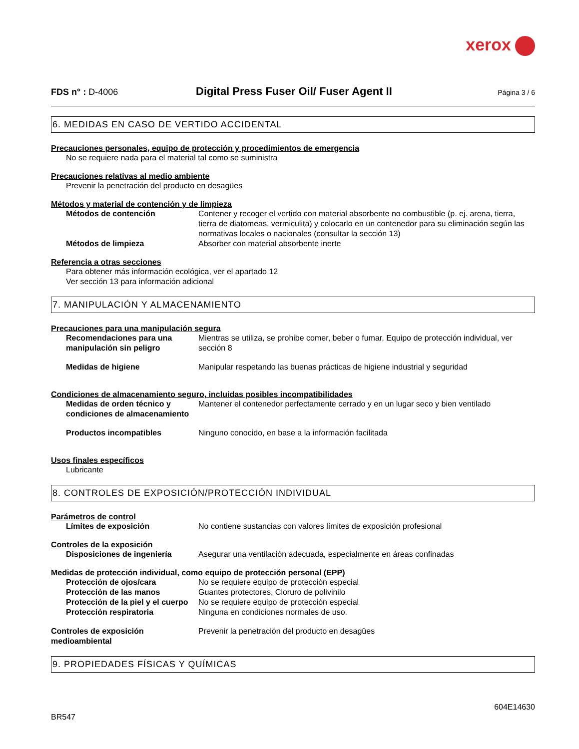xerox
FDS n° : D-4006
Digital Press Fuser Oil/ Fuser Agent II
Página 3 / 6
6. MEDIDAS EN CASO DE VERTIDO ACCIDENTAL
Precauciones personales, equipo de protección y procedimientos de emergencia
No se requiere nada para el material tal como se suministra
Precauciones relativas al medio ambiente
Prevenir la penetración del producto en desagües
Métodos y material de contención y de limpieza
Métodos de contención Contener y recoger el vertido con material absorbente no combustible (p. ej. arena, tierra, tierra de diatomeas, vermiculita) y colocarlo en un contenedor para su eliminación según las normativas locales o nacionales (consultar la sección 13)
Métodos de limpieza Absorber con material absorbente inerte
Referencia a otras secciones
Para obtener más información ecológica, ver el apartado 12
Ver sección 13 para información adicional
7. MANIPULACIÓN Y ALMACENAMIENTO
Precauciones para una manipulación segura
Recomendaciones para una manipulación sin peligro Mientras se utiliza, se prohibe comer, beber o fumar, Equipo de protección individual, ver sección 8
Medidas de higiene Manipular respetando las buenas prácticas de higiene industrial y seguridad
Condiciones de almacenamiento seguro, incluidas posibles incompatibilidades
Medidas de orden técnico y condiciones de almacenamiento Mantener el contenedor perfectamente cerrado y en un lugar seco y bien ventilado
Productos incompatibles Ninguno conocido, en base a la información facilitada
Usos finales específicos
Lubricante
8. CONTROLES DE EXPOSICIÓN/PROTECCIÓN INDIVIDUAL
Parámetros de control
Límites de exposición No contiene sustancias con valores límites de exposición profesional
Controles de la exposición
Disposiciones de ingeniería Asegurar una ventilación adecuada, especialmente en áreas confinadas
Medidas de protección individual, como equipo de protección personal (EPP)
Protección de ojos/cara No se requiere equipo de protección especial
Protección de las manos Guantes protectores, Cloruro de polivinilo
Protección de la piel y el cuerpo No se requiere equipo de protección especial
Protección respiratoria Ninguna en condiciones normales de uso.
Controles de exposición medioambiental Prevenir la penetración del producto en desagües
9. PROPIEDADES FÍSICAS Y QUÍMICAS
BR547 604E14630